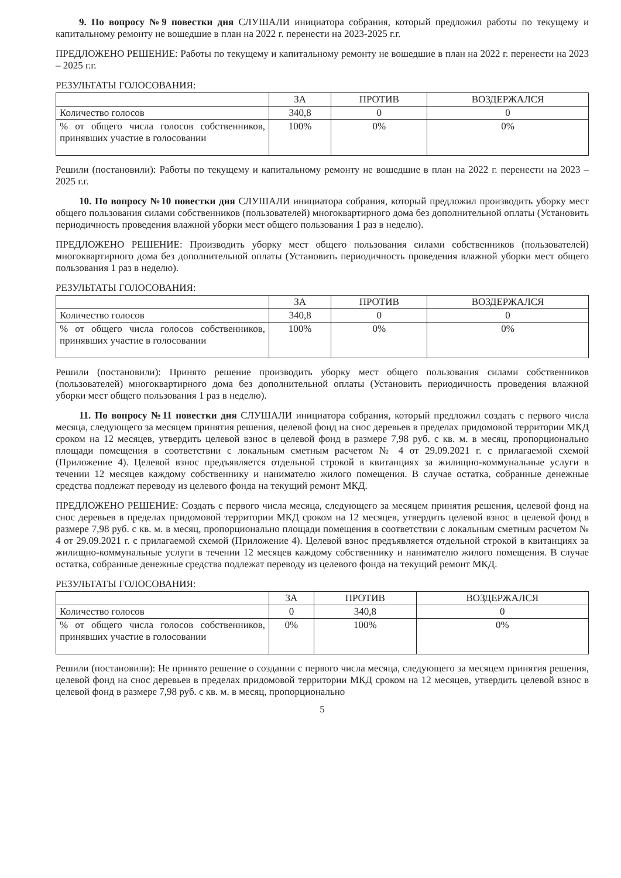9. По вопросу №9 повестки дня СЛУШАЛИ инициатора собрания, который предложил работы по текущему и капитальному ремонту не вошедшие в план на 2022 г. перенести на 2023-2025 г.г.
ПРЕДЛОЖЕНО РЕШЕНИЕ: Работы по текущему и капитальному ремонту не вошедшие в план на 2022 г. перенести на 2023 – 2025 г.г.
РЕЗУЛЬТАТЫ ГОЛОСОВАНИЯ:
| | ЗА | ПРОТИВ | ВОЗДЕРЖАЛСЯ |
| Количество голосов | 340,8 | 0 | 0 |
| % от общего числа голосов собственников, принявших участие в голосовании | 100% | 0% | 0% |
Решили (постановили): Работы по текущему и капитальному ремонту не вошедшие в план на 2022 г. перенести на 2023 – 2025 г.г.
10. По вопросу №10 повестки дня СЛУШАЛИ инициатора собрания, который предложил производить уборку мест общего пользования силами собственников (пользователей) многоквартирного дома без дополнительной оплаты (Установить периодичность проведения влажной уборки мест общего пользования 1 раз в неделю).
ПРЕДЛОЖЕНО РЕШЕНИЕ: Производить уборку мест общего пользования силами собственников (пользователей) многоквартирного дома без дополнительной оплаты (Установить периодичность проведения влажной уборки мест общего пользования 1 раз в неделю).
РЕЗУЛЬТАТЫ ГОЛОСОВАНИЯ:
| | ЗА | ПРОТИВ | ВОЗДЕРЖАЛСЯ |
| Количество голосов | 340,8 | 0 | 0 |
| % от общего числа голосов собственников, принявших участие в голосовании | 100% | 0% | 0% |
Решили (постановили): Принято решение производить уборку мест общего пользования силами собственников (пользователей) многоквартирного дома без дополнительной оплаты (Установить периодичность проведения влажной уборки мест общего пользования 1 раз в неделю).
11. По вопросу №11 повестки дня СЛУШАЛИ инициатора собрания, который предложил создать с первого числа месяца, следующего за месяцем принятия решения, целевой фонд на снос деревьев в пределах придомовой территории МКД сроком на 12 месяцев, утвердить целевой взнос в целевой фонд в размере 7,98 руб. с кв. м. в месяц, пропорционально площади помещения в соответствии с локальным сметным расчетом № 4 от 29.09.2021 г. с прилагаемой схемой (Приложение 4). Целевой взнос предъявляется отдельной строкой в квитанциях за жилищно-коммунальные услуги в течении 12 месяцев каждому собственнику и нанимателю жилого помещения. В случае остатка, собранные денежные средства подлежат переводу из целевого фонда на текущий ремонт МКД.
ПРЕДЛОЖЕНО РЕШЕНИЕ: Создать с первого числа месяца, следующего за месяцем принятия решения, целевой фонд на снос деревьев в пределах придомовой территории МКД сроком на 12 месяцев, утвердить целевой взнос в целевой фонд в размере 7,98 руб. с кв. м. в месяц, пропорционально площади помещения в соответствии с локальным сметным расчетом № 4 от 29.09.2021 г. с прилагаемой схемой (Приложение 4). Целевой взнос предъявляется отдельной строкой в квитанциях за жилищно-коммунальные услуги в течении 12 месяцев каждому собственнику и нанимателю жилого помещения. В случае остатка, собранные денежные средства подлежат переводу из целевого фонда на текущий ремонт МКД.
РЕЗУЛЬТАТЫ ГОЛОСОВАНИЯ:
| | ЗА | ПРОТИВ | ВОЗДЕРЖАЛСЯ |
| Количество голосов | 0 | 340,8 | 0 |
| % от общего числа голосов собственников, принявших участие в голосовании | 0% | 100% | 0% |
Решили (постановили): Не принято решение о создании с первого числа месяца, следующего за месяцем принятия решения, целевой фонд на снос деревьев в пределах придомовой территории МКД сроком на 12 месяцев, утвердить целевой взнос в целевой фонд в размере 7,98 руб. с кв. м. в месяц, пропорционально
5